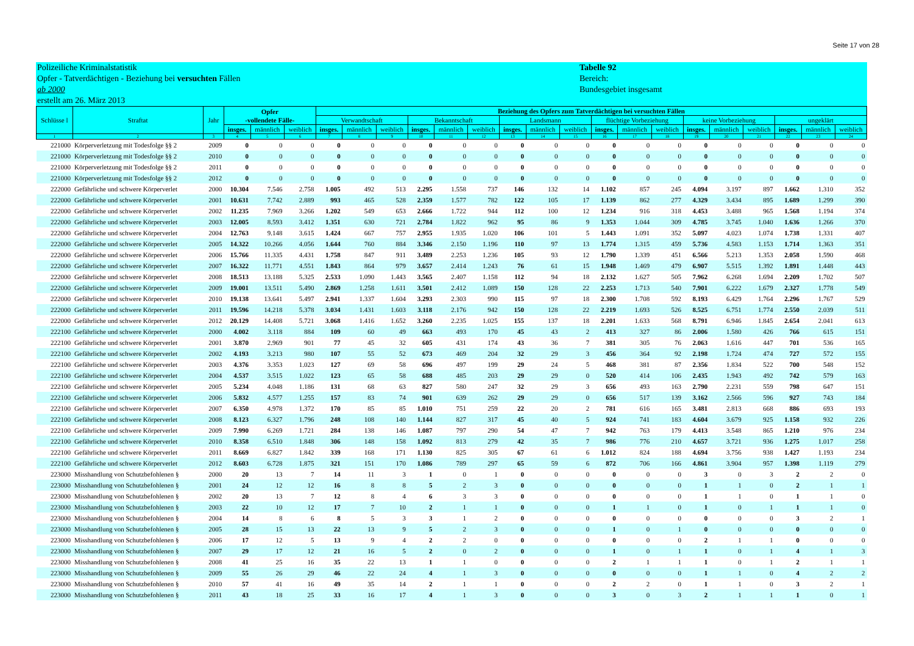Seite 17 von 28
Polizeiliche Kriminalstatistik
Opfer - Tatverdächtigen - Beziehung bei versuchten Fällen
ab 2000
erstellt am 26. März 2013
Tabelle 92
Bereich:
Bundesgebiet insgesamt
| Schlüsse l | Straftat | Jahr | Opfer -vollendete Fälle- | | | Beziehung des Opfers zum Tatverdächtigen bei versuchten Fällen | | | | | | | | | | | | | | | | | |
| --- | --- | --- | --- | --- | --- | --- | --- | --- | --- | --- | --- | --- | --- | --- | --- | --- | --- | --- | --- | --- | --- | --- | --- |
| | | | | | | Verwandtschaft | | | Bekanntschaft | | | Landsmann | | | flüchtige Vorbeziehung | | | keine Vorbeziehung | | | ungeklärt | | |
| | | | insges. | männlich | weiblich | insges. | männlich | weiblich | insges. | männlich | weiblich | insges. | männlich | weiblich | insges. | männlich | weiblich | insges. | männlich | weiblich | insges. | männlich | weiblich |
| 1 | 2 | 3 | 4 | 5 | 6 | 7 | 8 | 9 | 10 | 11 | 12 | 13 | 14 | 15 | 16 | 17 | 18 | 19 | 20 | 21 | 22 | 23 | 24 |
| 221000 | Körperverletzung mit Todesfolge §§ 2 | 2009 | 0 | 0 | 0 | 0 | 0 | 0 | 0 | 0 | 0 | 0 | 0 | 0 | 0 | 0 | 0 | 0 | 0 | 0 | 0 | 0 | 0 |
| 221000 | Körperverletzung mit Todesfolge §§ 2 | 2010 | 0 | 0 | 0 | 0 | 0 | 0 | 0 | 0 | 0 | 0 | 0 | 0 | 0 | 0 | 0 | 0 | 0 | 0 | 0 | 0 | 0 |
| 221000 | Körperverletzung mit Todesfolge §§ 2 | 2011 | 0 | 0 | 0 | 0 | 0 | 0 | 0 | 0 | 0 | 0 | 0 | 0 | 0 | 0 | 0 | 0 | 0 | 0 | 0 | 0 | 0 |
| 221000 | Körperverletzung mit Todesfolge §§ 2 | 2012 | 0 | 0 | 0 | 0 | 0 | 0 | 0 | 0 | 0 | 0 | 0 | 0 | 0 | 0 | 0 | 0 | 0 | 0 | 0 | 0 | 0 |
| 222000 | Gefährliche und schwere Körperverlet | 2000 | 10.304 | 7.546 | 2.758 | 1.005 | 492 | 513 | 2.295 | 1.558 | 737 | 146 | 132 | 14 | 1.102 | 857 | 245 | 4.094 | 3.197 | 897 | 1.662 | 1.310 | 352 |
| 222000 | Gefährliche und schwere Körperverlet | 2001 | 10.631 | 7.742 | 2.889 | 993 | 465 | 528 | 2.359 | 1.577 | 782 | 122 | 105 | 17 | 1.139 | 862 | 277 | 4.329 | 3.434 | 895 | 1.689 | 1.299 | 390 |
| 222000 | Gefährliche und schwere Körperverlet | 2002 | 11.235 | 7.969 | 3.266 | 1.202 | 549 | 653 | 2.666 | 1.722 | 944 | 112 | 100 | 12 | 1.234 | 916 | 318 | 4.453 | 3.488 | 965 | 1.568 | 1.194 | 374 |
| 222000 | Gefährliche und schwere Körperverlet | 2003 | 12.005 | 8.593 | 3.412 | 1.351 | 630 | 721 | 2.784 | 1.822 | 962 | 95 | 86 | 9 | 1.353 | 1.044 | 309 | 4.785 | 3.745 | 1.040 | 1.636 | 1.266 | 370 |
| 222000 | Gefährliche und schwere Körperverlet | 2004 | 12.763 | 9.148 | 3.615 | 1.424 | 667 | 757 | 2.955 | 1.935 | 1.020 | 106 | 101 | 5 | 1.443 | 1.091 | 352 | 5.097 | 4.023 | 1.074 | 1.738 | 1.331 | 407 |
| 222000 | Gefährliche und schwere Körperverlet | 2005 | 14.322 | 10.266 | 4.056 | 1.644 | 760 | 884 | 3.346 | 2.150 | 1.196 | 110 | 97 | 13 | 1.774 | 1.315 | 459 | 5.736 | 4.583 | 1.153 | 1.714 | 1.363 | 351 |
| 222000 | Gefährliche und schwere Körperverlet | 2006 | 15.766 | 11.335 | 4.431 | 1.758 | 847 | 911 | 3.489 | 2.253 | 1.236 | 105 | 93 | 12 | 1.790 | 1.339 | 451 | 6.566 | 5.213 | 1.353 | 2.058 | 1.590 | 468 |
| 222000 | Gefährliche und schwere Körperverlet | 2007 | 16.322 | 11.771 | 4.551 | 1.843 | 864 | 979 | 3.657 | 2.414 | 1.243 | 76 | 61 | 15 | 1.948 | 1.469 | 479 | 6.907 | 5.515 | 1.392 | 1.891 | 1.448 | 443 |
| 222000 | Gefährliche und schwere Körperverlet | 2008 | 18.513 | 13.188 | 5.325 | 2.533 | 1.090 | 1.443 | 3.565 | 2.407 | 1.158 | 112 | 94 | 18 | 2.132 | 1.627 | 505 | 7.962 | 6.268 | 1.694 | 2.209 | 1.702 | 507 |
| 222000 | Gefährliche und schwere Körperverlet | 2009 | 19.001 | 13.511 | 5.490 | 2.869 | 1.258 | 1.611 | 3.501 | 2.412 | 1.089 | 150 | 128 | 22 | 2.253 | 1.713 | 540 | 7.901 | 6.222 | 1.679 | 2.327 | 1.778 | 549 |
| 222000 | Gefährliche und schwere Körperverlet | 2010 | 19.138 | 13.641 | 5.497 | 2.941 | 1.337 | 1.604 | 3.293 | 2.303 | 990 | 115 | 97 | 18 | 2.300 | 1.708 | 592 | 8.193 | 6.429 | 1.764 | 2.296 | 1.767 | 529 |
| 222000 | Gefährliche und schwere Körperverlet | 2011 | 19.596 | 14.218 | 5.378 | 3.034 | 1.431 | 1.603 | 3.118 | 2.176 | 942 | 150 | 128 | 22 | 2.219 | 1.693 | 526 | 8.525 | 6.751 | 1.774 | 2.550 | 2.039 | 511 |
| 222000 | Gefährliche und schwere Körperverlet | 2012 | 20.129 | 14.408 | 5.721 | 3.068 | 1.416 | 1.652 | 3.260 | 2.235 | 1.025 | 155 | 137 | 18 | 2.201 | 1.633 | 568 | 8.791 | 6.946 | 1.845 | 2.654 | 2.041 | 613 |
| 222100 | Gefährliche und schwere Körperverlet | 2000 | 4.002 | 3.118 | 884 | 109 | 60 | 49 | 663 | 493 | 170 | 45 | 43 | 2 | 413 | 327 | 86 | 2.006 | 1.580 | 426 | 766 | 615 | 151 |
| 222100 | Gefährliche und schwere Körperverlet | 2001 | 3.870 | 2.969 | 901 | 77 | 45 | 32 | 605 | 431 | 174 | 43 | 36 | 7 | 381 | 305 | 76 | 2.063 | 1.616 | 447 | 701 | 536 | 165 |
| 222100 | Gefährliche und schwere Körperverlet | 2002 | 4.193 | 3.213 | 980 | 107 | 55 | 52 | 673 | 469 | 204 | 32 | 29 | 3 | 456 | 364 | 92 | 2.198 | 1.724 | 474 | 727 | 572 | 155 |
| 222100 | Gefährliche und schwere Körperverlet | 2003 | 4.376 | 3.353 | 1.023 | 127 | 69 | 58 | 696 | 497 | 199 | 29 | 24 | 5 | 468 | 381 | 87 | 2.356 | 1.834 | 522 | 700 | 548 | 152 |
| 222100 | Gefährliche und schwere Körperverlet | 2004 | 4.537 | 3.515 | 1.022 | 123 | 65 | 58 | 688 | 485 | 203 | 29 | 29 | 0 | 520 | 414 | 106 | 2.435 | 1.943 | 492 | 742 | 579 | 163 |
| 222100 | Gefährliche und schwere Körperverlet | 2005 | 5.234 | 4.048 | 1.186 | 131 | 68 | 63 | 827 | 580 | 247 | 32 | 29 | 3 | 656 | 493 | 163 | 2.790 | 2.231 | 559 | 798 | 647 | 151 |
| 222100 | Gefährliche und schwere Körperverlet | 2006 | 5.832 | 4.577 | 1.255 | 157 | 83 | 74 | 901 | 639 | 262 | 29 | 29 | 0 | 656 | 517 | 139 | 3.162 | 2.566 | 596 | 927 | 743 | 184 |
| 222100 | Gefährliche und schwere Körperverlet | 2007 | 6.350 | 4.978 | 1.372 | 170 | 85 | 85 | 1.010 | 751 | 259 | 22 | 20 | 2 | 781 | 616 | 165 | 3.481 | 2.813 | 668 | 886 | 693 | 193 |
| 222100 | Gefährliche und schwere Körperverlet | 2008 | 8.123 | 6.327 | 1.796 | 248 | 108 | 140 | 1.144 | 827 | 317 | 45 | 40 | 5 | 924 | 741 | 183 | 4.604 | 3.679 | 925 | 1.158 | 932 | 226 |
| 222100 | Gefährliche und schwere Körperverlet | 2009 | 7.990 | 6.269 | 1.721 | 284 | 138 | 146 | 1.087 | 797 | 290 | 54 | 47 | 7 | 942 | 763 | 179 | 4.413 | 3.548 | 865 | 1.210 | 976 | 234 |
| 222100 | Gefährliche und schwere Körperverlet | 2010 | 8.358 | 6.510 | 1.848 | 306 | 148 | 158 | 1.092 | 813 | 279 | 42 | 35 | 7 | 986 | 776 | 210 | 4.657 | 3.721 | 936 | 1.275 | 1.017 | 258 |
| 222100 | Gefährliche und schwere Körperverlet | 2011 | 8.669 | 6.827 | 1.842 | 339 | 168 | 171 | 1.130 | 825 | 305 | 67 | 61 | 6 | 1.012 | 824 | 188 | 4.694 | 3.756 | 938 | 1.427 | 1.193 | 234 |
| 222100 | Gefährliche und schwere Körperverlet | 2012 | 8.603 | 6.728 | 1.875 | 321 | 151 | 170 | 1.086 | 789 | 297 | 65 | 59 | 6 | 872 | 706 | 166 | 4.861 | 3.904 | 957 | 1.398 | 1.119 | 279 |
| 223000 | Misshandlung von Schutzbefohlenen § | 2000 | 20 | 13 | 7 | 14 | 11 | 3 | 1 | 0 | 1 | 0 | 0 | 0 | 0 | 0 | 0 | 3 | 0 | 3 | 2 | 2 | 0 |
| 223000 | Misshandlung von Schutzbefohlenen § | 2001 | 24 | 12 | 12 | 16 | 8 | 8 | 5 | 2 | 3 | 0 | 0 | 0 | 0 | 0 | 0 | 1 | 1 | 0 | 2 | 1 | 1 |
| 223000 | Misshandlung von Schutzbefohlenen § | 2002 | 20 | 13 | 7 | 12 | 8 | 4 | 6 | 3 | 3 | 0 | 0 | 0 | 0 | 0 | 0 | 1 | 1 | 0 | 1 | 1 | 0 |
| 223000 | Misshandlung von Schutzbefohlenen § | 2003 | 22 | 10 | 12 | 17 | 7 | 10 | 2 | 1 | 1 | 0 | 0 | 0 | 1 | 1 | 0 | 1 | 0 | 1 | 1 | 1 | 0 |
| 223000 | Misshandlung von Schutzbefohlenen § | 2004 | 14 | 8 | 6 | 8 | 5 | 3 | 3 | 1 | 2 | 0 | 0 | 0 | 0 | 0 | 0 | 0 | 0 | 0 | 3 | 2 | 1 |
| 223000 | Misshandlung von Schutzbefohlenen § | 2005 | 28 | 15 | 13 | 22 | 13 | 9 | 5 | 2 | 3 | 0 | 0 | 0 | 1 | 0 | 1 | 0 | 0 | 0 | 0 | 0 | 0 |
| 223000 | Misshandlung von Schutzbefohlenen § | 2006 | 17 | 12 | 5 | 13 | 9 | 4 | 2 | 2 | 0 | 0 | 0 | 0 | 0 | 0 | 0 | 2 | 1 | 1 | 0 | 0 | 0 |
| 223000 | Misshandlung von Schutzbefohlenen § | 2007 | 29 | 17 | 12 | 21 | 16 | 5 | 2 | 0 | 2 | 0 | 0 | 0 | 1 | 0 | 1 | 1 | 0 | 1 | 4 | 1 | 3 |
| 223000 | Misshandlung von Schutzbefohlenen § | 2008 | 41 | 25 | 16 | 35 | 22 | 13 | 1 | 1 | 0 | 0 | 0 | 0 | 2 | 1 | 1 | 1 | 0 | 1 | 2 | 1 | 1 |
| 223000 | Misshandlung von Schutzbefohlenen § | 2009 | 55 | 26 | 29 | 46 | 22 | 24 | 4 | 1 | 3 | 0 | 0 | 0 | 0 | 0 | 0 | 1 | 1 | 0 | 4 | 2 | 2 |
| 223000 | Misshandlung von Schutzbefohlenen § | 2010 | 57 | 41 | 16 | 49 | 35 | 14 | 2 | 1 | 1 | 0 | 0 | 0 | 2 | 2 | 0 | 1 | 1 | 0 | 3 | 2 | 1 |
| 223000 | Misshandlung von Schutzbefohlenen § | 2011 | 43 | 18 | 25 | 33 | 16 | 17 | 4 | 1 | 3 | 0 | 0 | 0 | 3 | 0 | 3 | 2 | 1 | 1 | 1 | 0 | 1 |